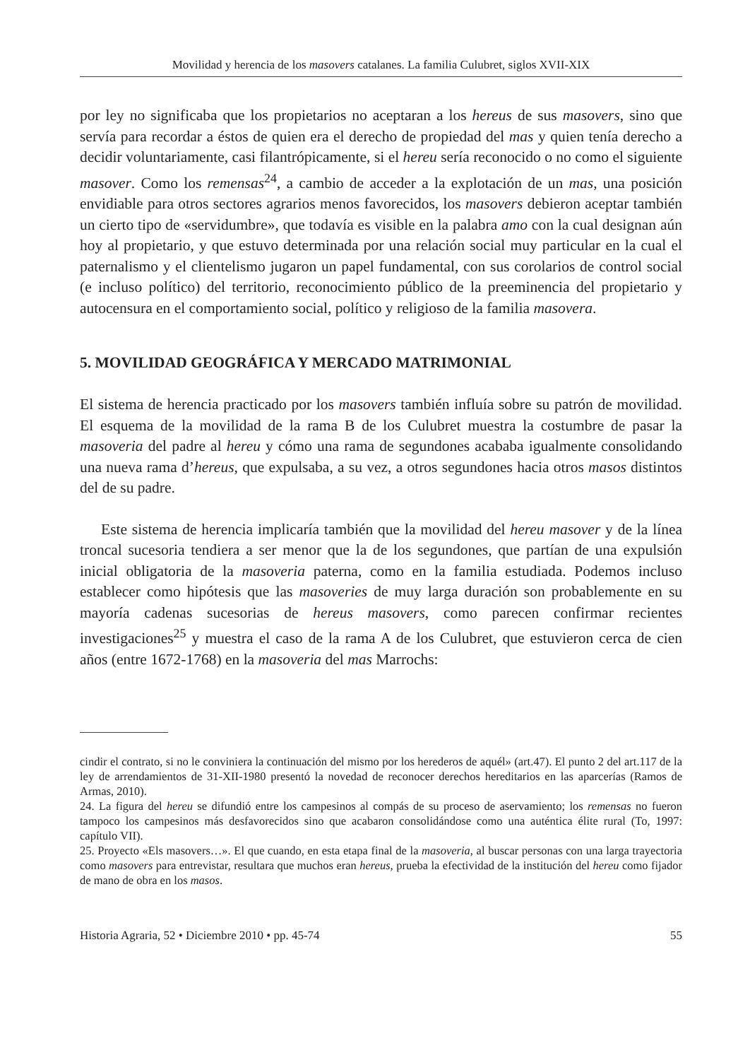Movilidad y herencia de los masovers catalanes. La familia Culubret, siglos XVII-XIX
por ley no significaba que los propietarios no aceptaran a los hereus de sus masovers, sino que servía para recordar a éstos de quien era el derecho de propiedad del mas y quien tenía derecho a decidir voluntariamente, casi filantrópicamente, si el hereu sería reconocido o no como el siguiente masover. Como los remensas<sup>24</sup>, a cambio de acceder a la explotación de un mas, una posición envidiable para otros sectores agrarios menos favorecidos, los masovers debieron aceptar también un cierto tipo de «servidumbre», que todavía es visible en la palabra amo con la cual designan aún hoy al propietario, y que estuvo determinada por una relación social muy particular en la cual el paternalismo y el clientelismo jugaron un papel fundamental, con sus corolarios de control social (e incluso político) del territorio, reconocimiento público de la preeminencia del propietario y autocensura en el comportamiento social, político y religioso de la familia masovera.
5. MOVILIDAD GEOGRÁFICA Y MERCADO MATRIMONIAL
El sistema de herencia practicado por los masovers también influía sobre su patrón de movilidad. El esquema de la movilidad de la rama B de los Culubret muestra la costumbre de pasar la masoveria del padre al hereu y cómo una rama de segundones acababa igualmente consolidando una nueva rama d’hereus, que expulsaba, a su vez, a otros segundones hacia otros masos distintos del de su padre.
Este sistema de herencia implicaría también que la movilidad del hereu masover y de la línea troncal sucesoria tendiera a ser menor que la de los segundones, que partían de una expulsión inicial obligatoria de la masoveria paterna, como en la familia estudiada. Podemos incluso establecer como hipótesis que las masoveries de muy larga duración son probablemente en su mayoría cadenas sucesorias de hereus masovers, como parecen confirmar recientes investigaciones<sup>25</sup> y muestra el caso de la rama A de los Culubret, que estuvieron cerca de cien años (entre 1672-1768) en la masoveria del mas Marrochs:
cindir el contrato, si no le conviniera la continuación del mismo por los herederos de aquél» (art.47). El punto 2 del art.117 de la ley de arrendamientos de 31-XII-1980 presentó la novedad de reconocer derechos hereditarios en las aparcerías (Ramos de Armas, 2010).
24. La figura del hereu se difundió entre los campesinos al compás de su proceso de aservamiento; los remensas no fueron tampoco los campesinos más desfavorecidos sino que acabaron consolidándose como una auténtica élite rural (To, 1997: capítulo VII).
25. Proyecto «Els masovers…». El que cuando, en esta etapa final de la masoveria, al buscar personas con una larga trayectoria como masovers para entrevistar, resultara que muchos eran hereus, prueba la efectividad de la institución del hereu como fijador de mano de obra en los masos.
Historia Agraria, 52 • Diciembre 2010 • pp. 45-74 55